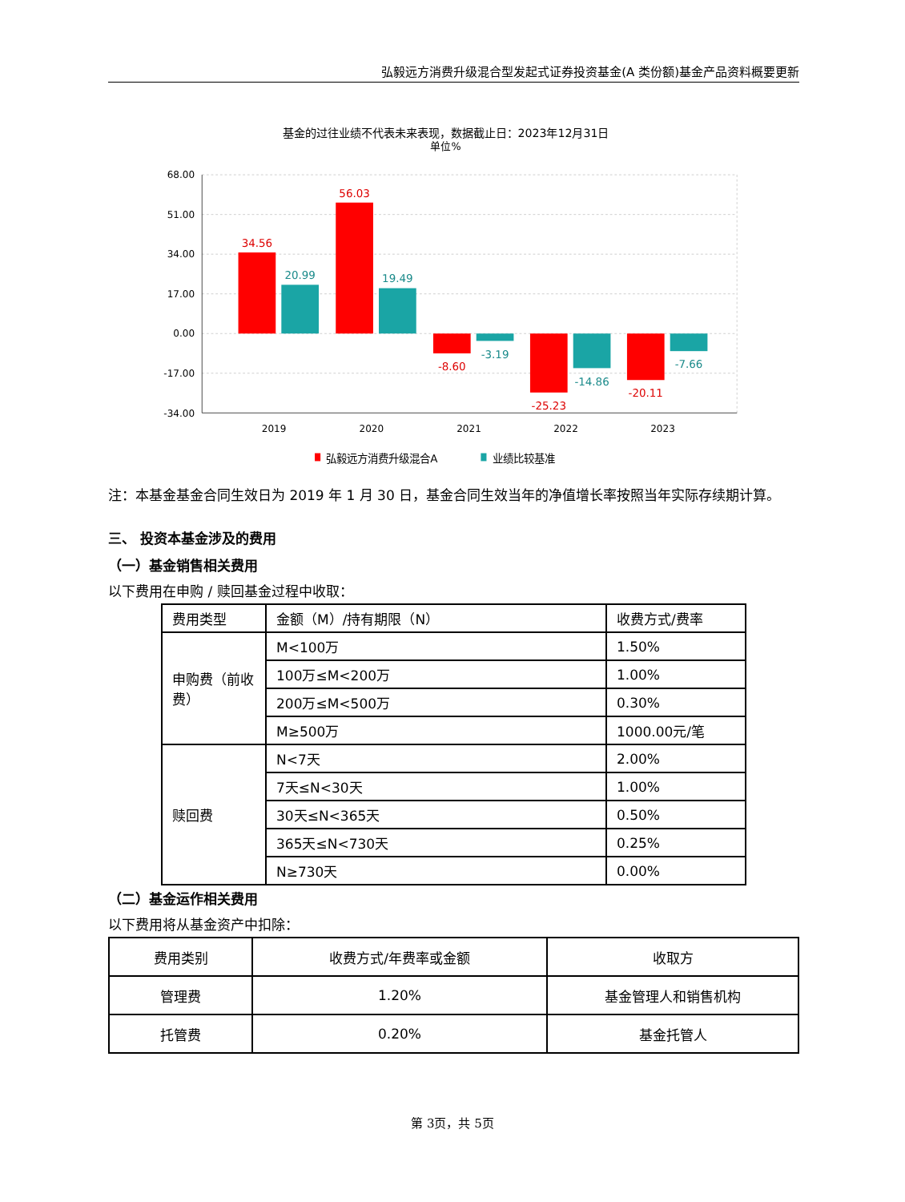弘毅远方消费升级混合型发起式证券投资基金(A 类份额)基金产品资料概要更新
基金的过往业绩不代表未来表现，数据截止日：2023年12月31日
单位%
68.00
51.00
34.00
17.00
0.00
-17.00
-34.00
34.56
56.03
-8.60
-25.23
-20.11
20.99
19.49
-3.19
-14.86
-7.66
2019
2020
2021
2022
2023
弘毅远方消费升级混合A
业绩比较基准
注：本基金基金合同生效日为 2019 年 1 月 30 日，基金合同生效当年的净值增长率按照当年实际存续期计算。
三、 投资本基金涉及的费用
（一）基金销售相关费用
以下费用在申购 / 赎回基金过程中收取：
| 费用类型 | 金额（M）/持有期限（N） | 收费方式/费率 |
| --- | --- | --- |
| 申购费（前收费） | M<100万 | 1.50% |
| | 100万≤M<200万 | 1.00% |
| | 200万≤M<500万 | 0.30% |
| | M≥500万 | 1000.00元/笔 |
| 赎回费 | N<7天 | 2.00% |
| | 7天≤N<30天 | 1.00% |
| | 30天≤N<365天 | 0.50% |
| | 365天≤N<730天 | 0.25% |
| | N≥730天 | 0.00% |
（二）基金运作相关费用
以下费用将从基金资产中扣除：
| 费用类别 | 收费方式/年费率或金额 | 收取方 |
| --- | --- | --- |
| 管理费 | 1.20% | 基金管理人和销售机构 |
| 托管费 | 0.20% | 基金托管人 |
第 3页，共 5页